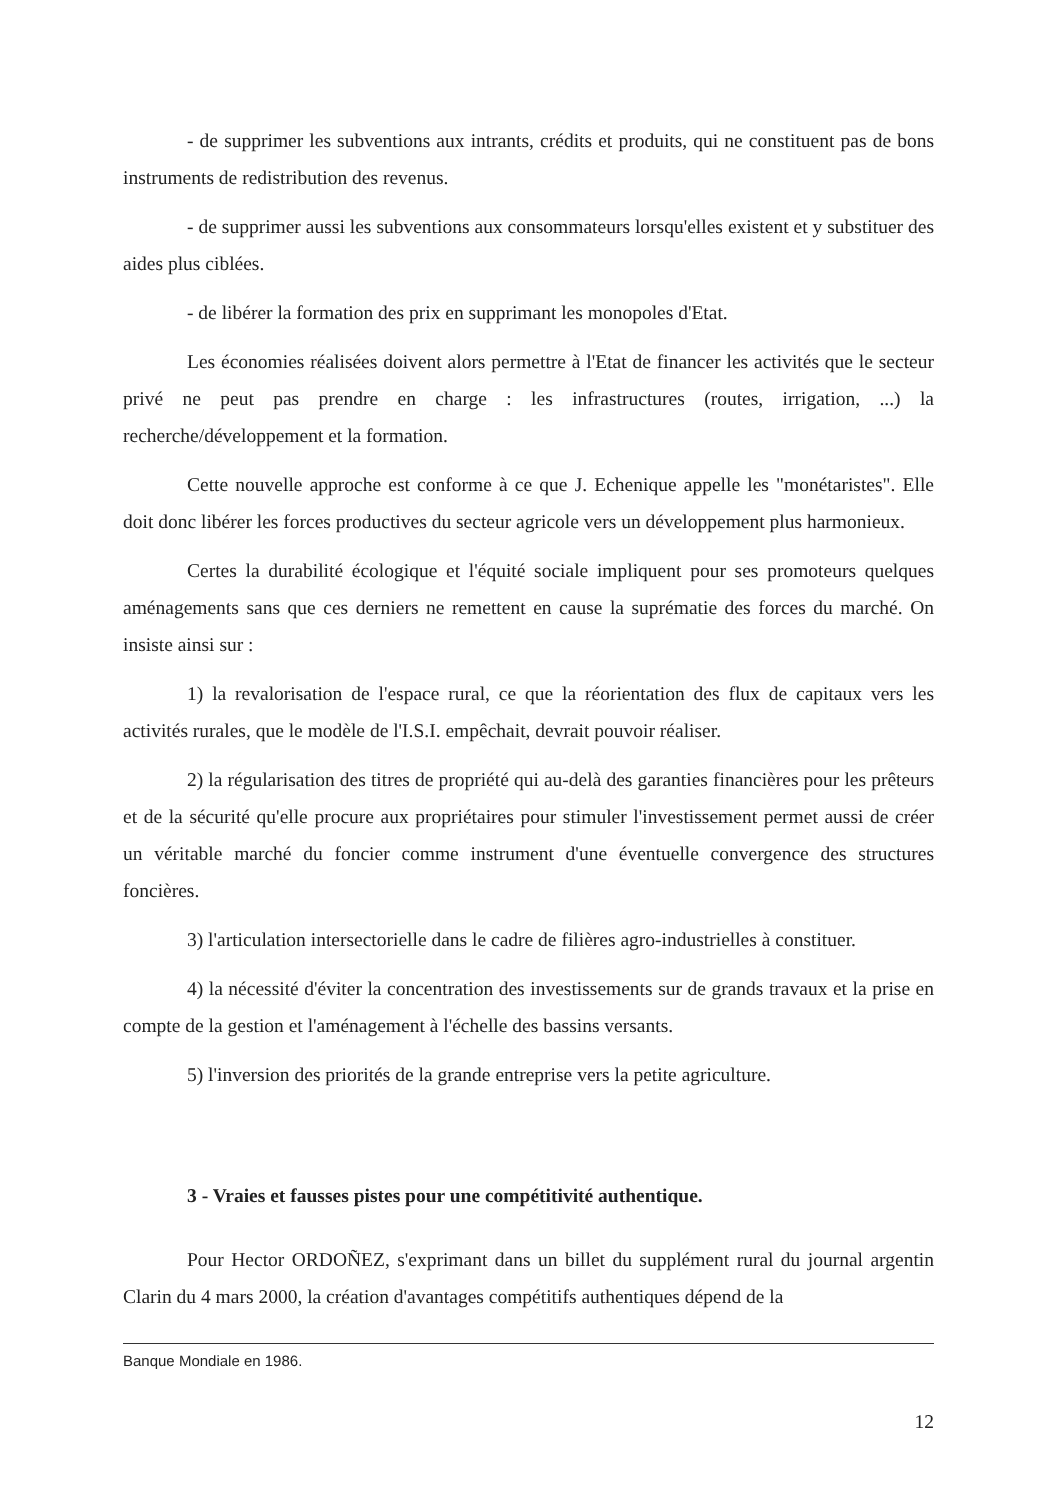- de supprimer les subventions aux intrants, crédits et produits, qui ne constituent pas de bons instruments de redistribution des revenus.
- de supprimer aussi les subventions aux consommateurs lorsqu'elles existent et y substituer des aides plus ciblées.
- de libérer la formation des prix en supprimant les monopoles d'Etat.
Les économies réalisées doivent alors permettre à l'Etat de financer les activités que le secteur privé ne peut pas prendre en charge : les infrastructures (routes, irrigation, ...) la recherche/développement et la formation.
Cette nouvelle approche est conforme à ce que J. Echenique appelle les "monétaristes". Elle doit donc libérer les forces productives du secteur agricole vers un développement plus harmonieux.
Certes la durabilité écologique et l'équité sociale impliquent pour ses promoteurs quelques aménagements sans que ces derniers ne remettent en cause la suprématie des forces du marché. On insiste ainsi sur :
1) la revalorisation de l'espace rural, ce que la réorientation des flux de capitaux vers les activités rurales, que le modèle de l'I.S.I. empêchait, devrait pouvoir réaliser.
2) la régularisation des titres de propriété qui au-delà des garanties financières pour les prêteurs et de la sécurité qu'elle procure aux propriétaires pour stimuler l'investissement permet aussi de créer un véritable marché du foncier comme instrument d'une éventuelle convergence des structures foncières.
3) l'articulation intersectorielle dans le cadre de filières agro-industrielles à constituer.
4) la nécessité d'éviter la concentration des investissements sur de grands travaux et la prise en compte de la gestion et l'aménagement à l'échelle des bassins versants.
5) l'inversion des priorités de la grande entreprise vers la petite agriculture.
3 - Vraies et fausses pistes pour une compétitivité authentique.
Pour Hector ORDOÑEZ, s'exprimant dans un billet du supplément rural du journal argentin Clarin du 4 mars 2000, la création d'avantages compétitifs authentiques dépend de la
Banque Mondiale en 1986.
12